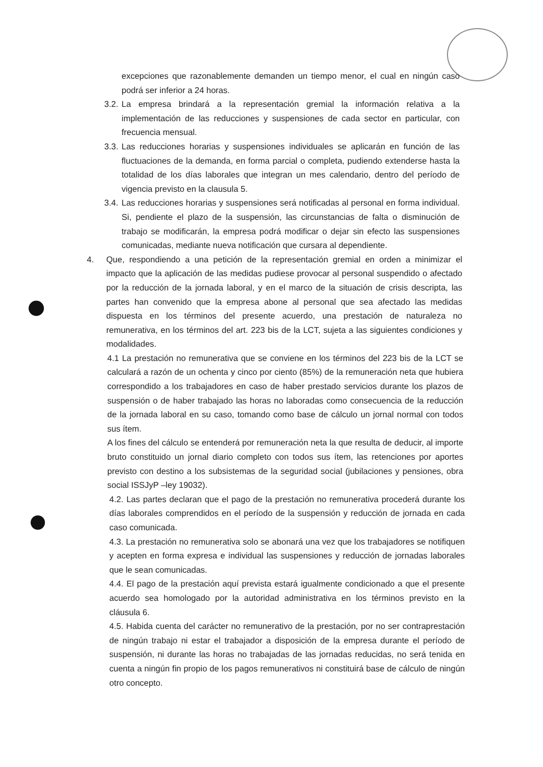excepciones que razonablemente demanden un tiempo menor, el cual en ningún caso podrá ser inferior a 24 horas.
3.2.
La empresa brindará a la representación gremial la información relativa a la implementación de las reducciones y suspensiones de cada sector en particular, con frecuencia mensual.
3.3.
Las reducciones horarias y suspensiones individuales se aplicarán en función de las fluctuaciones de la demanda, en forma parcial o completa, pudiendo extenderse hasta la totalidad de los días laborales que integran un mes calendario, dentro del período de vigencia previsto en la clausula 5.
3.4.
Las reducciones horarias y suspensiones será notificadas al personal en forma individual. Si, pendiente el plazo de la suspensión, las circunstancias de falta o disminución de trabajo se modificarán, la empresa podrá modificar o dejar sin efecto las suspensiones comunicadas, mediante nueva notificación que cursara al dependiente.
4. Que, respondiendo a una petición de la representación gremial en orden a minimizar el impacto que la aplicación de las medidas pudiese provocar al personal suspendido o afectado por la reducción de la jornada laboral, y en el marco de la situación de crisis descripta, las partes han convenido que la empresa abone al personal que sea afectado las medidas dispuesta en los términos del presente acuerdo, una prestación de naturaleza no remunerativa, en los términos del art. 223 bis de la LCT, sujeta a las siguientes condiciones y modalidades.
4.1 La prestación no remunerativa que se conviene en los términos del 223 bis de la LCT se calculará a razón de un ochenta y cinco por ciento (85%) de la remuneración neta que hubiera correspondido a los trabajadores en caso de haber prestado servicios durante los plazos de suspensión o de haber trabajado las horas no laboradas como consecuencia de la reducción de la jornada laboral en su caso, tomando como base de cálculo un jornal normal con todos sus ítem.
A los fines del cálculo se entenderá por remuneración neta la que resulta de deducir, al importe bruto constituido un jornal diario completo con todos sus ítem, las retenciones por aportes previsto con destino a los subsistemas de la seguridad social (jubilaciones y pensiones, obra social ISSJyP –ley 19032).
4.2. Las partes declaran que el pago de la prestación no remunerativa procederá durante los días laborales comprendidos en el período de la suspensión y reducción de jornada en cada caso comunicada.
4.3. La prestación no remunerativa solo se abonará una vez que los trabajadores se notifiquen y acepten en forma expresa e individual las suspensiones y reducción de jornadas laborales que le sean comunicadas.
4.4. El pago de la prestación aquí prevista estará igualmente condicionado a que el presente acuerdo sea homologado por la autoridad administrativa en los términos previsto en la cláusula 6.
4.5. Habida cuenta del carácter no remunerativo de la prestación, por no ser contraprestación de ningún trabajo ni estar el trabajador a disposición de la empresa durante el período de suspensión, ni durante las horas no trabajadas de las jornadas reducidas, no será tenida en cuenta a ningún fin propio de los pagos remunerativos ni constituirá base de cálculo de ningún otro concepto.